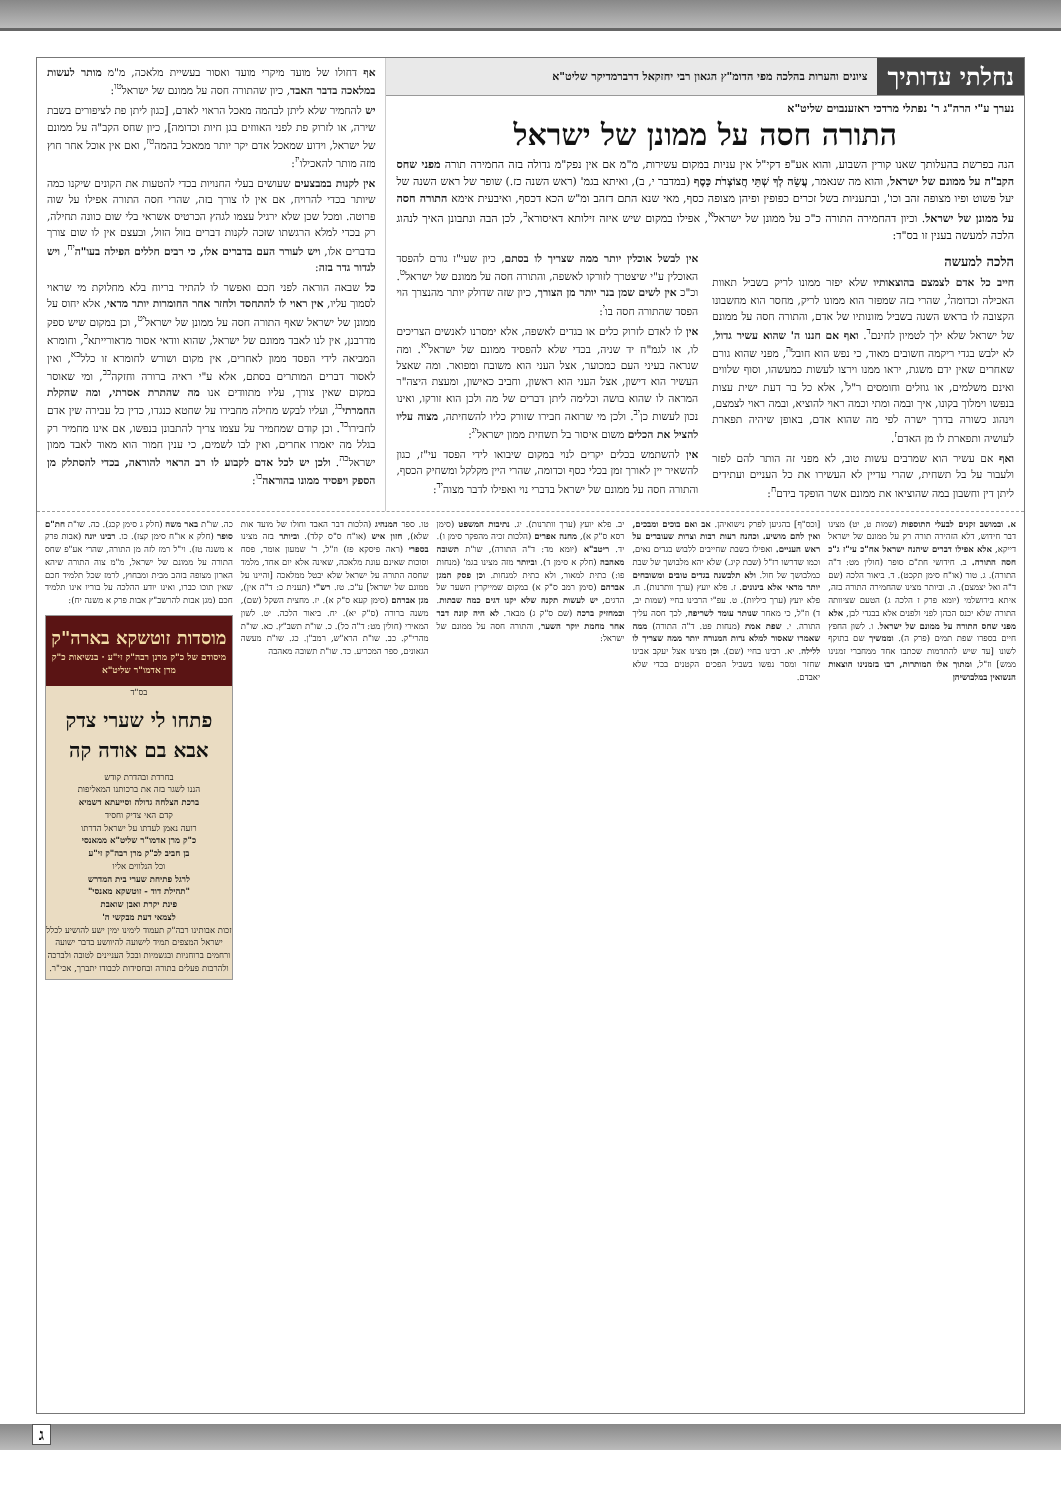נחלתי עדותיך
ציונים והערות בהלכה מפי הדומ"ץ הגאון רבי יחזקאל דרברמדיקר שליט"א
נערך ע"י הרה"ג ר' נפתלי מרדכי ראזענבוים שליט"א
התורה חסה על ממונן של ישראל
הנה בפרשת בהעלותך שאנו קורין השבוע, והוא אע"פ דקי"ל אין עניות במקום עשירות, מ"מ אם אין נפק"מ גדולה בזה החמירה תורה מפני שחס הקב"ה על ממונם של ישראל, והוא מה שנאמר, עֲשֵׂה לְךָ שְׁתֵּי חֲצוֹצְרֹת כָּסֶף (במדבר י, ב), ואיתא בגמ' (ראש השנה כז.) שופר של ראש השנה של יעל פשוט ופיו מצופה זהב וכו', ובתעניות בשל זכרים כפופין ופיהן מצופה כסף, מאי שנא התם דזהב ומ"ש הכא דכסף, ואיבעית אימא התורה חסה על ממונן של ישראל. וכיון דהחמירה התורה כ"כ על ממונן של ישראל<sup>א</sup>, אפילו במקום שיש איזה זילותא דאיסורא<sup>ב</sup>, לכן הבה ונתבונן האיך לנהוג הלכה למעשה בענין זו בס"ד:
הלכה למעשה
חייב כל אדם לצמצם בהוצאותיו שלא יפזר ממונו לריק בשביל תאוות האכילה וכדומה<sup>ג</sup>, שהרי בזה שמפזר הוא ממונו לריק, מחסר הוא מחשבונו הקצובה לו בראש השנה בשביל מזונותיו של אדם, והתורה חסה על ממונם של ישראל שלא ילך לטמיון לחינם<sup>ד</sup>. ואף אם חננו ה' שהוא עשיר גדול, לא ילבש בגדי ריקמה חשובים מאוד, כי נפש הוא חובל<sup>ה</sup>, מפני שהוא גורם שאחרים שאין ידם משגת, יראו ממנו וירצו לעשות כמעשהו, וסוף שלווים ואינם משלמים, או גוזלים וחומסים ר"ל<sup>ו</sup>, אלא כל בר דעת ישית עצות בנפשו וימלוך בקונו, איך ובמה ומתי וכמה ראוי להוציא, ובמה ראוי לצמצם, וינהוג כשורה בדרך ישרה לפי מה שהוא אדם, באופן שיהיה תפארת לעושיה ותפארת לו מן האדם<sup>ז</sup>.
ואף אם עשיר הוא שמרבים עשות טוב, לא מפני זה הותר להם לפזר ולעבור על בל תשחית, שהרי עדיין לא העשירו את כל העניים ועתידים ליתן דין וחשבון במה שהוציאו את ממונם אשר הופקד בידם<sup>ח</sup>:
אין לבשל אוכלין יותר ממה שצריך לו בסתם, כיון שעי"ז גורם להפסד האוכלין ע"י שיצטרך לזורקו לאשפה, והתורה חסה על ממונם של ישראל<sup>ט</sup>. וכ"כ אין לשים שמן בנר יותר מן הצורך, כיון שזה שדולק יותר מהנצרך הוי הפסד שהתורה חסה בו<sup>י</sup>:
אין לו לאדם לזרוק כלים או בגדים לאשפה, אלא ימסרנו לאנשים הצריכים לו, או לגמ"ח יד שניה, בכדי שלא להפסיד ממונם של ישראל<sup>יא</sup>. ומה שנראה בעיני העם כמכוער, אצל העני הוא משובח ומפואר. ומה שאצל העשיר הוא דישון, אצל העני הוא ראשון, וחביב כאישון, ומעצת היצה"ר המראה לו שהוא בושה וכלימה ליתן דברים של מה ולכן הוא זורקו, ואינו נכון לעשות כן<sup>יב</sup>. ולכן מי שרואה חבירו שזורק כליו להשחיתה, מצוה עליו להציל את הכלים משום איסור בל תשחית ממון ישראל<sup>יג</sup>:
אין להשתמש בכלים יקרים לנוי במקום שיבואו לידי הפסד עי"ז, כגון להשאיר יין לאורך זמן בכלי כסף וכדומה, שהרי היין מקלקל ומשחיק הכסף, והתורה חסה על ממונם של ישראל בדברי נוי ואפילו לדבר מצוה<sup>יד</sup>:
אף דחולו של מועד מיקרי מועד ואסור בעשיית מלאכה, מ"מ מותר לעשות במלאכה בדבר האבד, כיון שהתורה חסה על ממונם של ישראל<sup>טו</sup>:
יש להחמיר שלא ליתן לבהמה מאכל הראוי לאדם, [כגון ליתן פת לציפורים בשבת שירה, או לזרוק פת לפני האווזים בגן חיות וכדומה], כיון שחס הקב"ה על ממונם של ישראל, וידוע שמאכל אדם יקר יותר ממאכל בהמה<sup>טז</sup>, ואם אין אוכל אחר חוץ מזה מותר להאכילו<sup>יז</sup>:
אין לקנות במבצעים שעושים בעלי החנויות בכדי להטעות את הקונים שיקנו כמה שיותר בכדי להרויח, אם אין לו צורך בזה, שהרי חסה התורה אפילו על שוה פרוטה. ומכל שכן שלא ירגיל עצמו לגהץ הכרטיס אשראי בלי שום כוונה תחילה, רק בכדי למלא הרגשתו שזכה לקנות דברים בזול הזול, ובעצם אין לו שום צורך בדברים אלו, ויש לעורר העם בדברים אלו, כי רבים חללים הפילה בעו"ה<sup>יח</sup>, ויש לגדור גדר בזה:
כל שבאה הוראה לפני חכם ואפשר לו להתיר בריוח בלא מחלוקת מי שראוי לסמוך עליו, אין ראוי לו להתחסד ולחזר אחר החומרות יותר מדאי, אלא יחוס על ממונן של ישראל שאף התורה חסה על ממונן של ישראל<sup>יט</sup>, וכן במקום שיש ספק מדרבנן, אין לנו לאבד ממונם של ישראל, שהוא וודאי אסור מדאורייתא<sup>כ</sup>, וחומרא המביאה לידי הפסד ממון לאחרים, אין מקום ושורש לחומרא זו כלל<sup>כא</sup>, ואין לאסור דברים המותרים בסתם, אלא ע"י ראיה ברורה וחזקה<sup>כב</sup>, ומי שאוסר במקום שאין צורך, עליו מתוודים אנו מה שהתרת אסרתי, ומה שהקלת החמרתי<sup>כג</sup>, ועליו לבקש מחילה מחבירו על שחטא כנגדו, כדין כל עבירה שין אדם לחבירו<sup>כד</sup>. וכן קודם שמחמיר על עצמו צריך להתבונן בנפשו, אם אינו מחמיר רק בגלל מה יאמרו אחרים, ואין לבו לשמים, כי ענין חמור הוא מאוד לאבד ממון ישראל<sup>כה</sup>. ולכן יש לכל אדם לקבוע לו רב הראוי להוראה, בכדי להסתלק מן הספק ויפסיד ממונו בהוראה<sup>כו</sup>:
א. ובמושב זקנים לבעלי התוספות (שמות ט, יט) מצינו דבר חידוש, דלא הזהירה תורה רק על ממונם של ישראל דייקא, אלא אפילו דברים שיהנה ישראל אח"כ עי"ז ג"כ חסה התורה. ב. חידושי חת"ם סופר (חולין מט: ד"ה התורה). ג. טור (או"ח סימן תקכט). ד. ביאור הלכה (שם ד"ה ואל יצמצם). ה. וביותר מצינו שהחמירה התורה בזה, איתא בירושלמי (יומא פרק ז הלכה ג) הטעם שציוותה התורה שלא יכנס הכהן לפני ולפנים אלא בבגדי לבן, אלא מפני שחס התורה על ממונם של ישראל. ו. לשון החפץ חיים בספרו שפת תמים (פרק ה). וממשיך שם בתוקף לשונו [עד שיש להתדמות שכתבו אחד ממחברי זמנינו ממש] וז"ל, ומתוך אלו המותרות, רבו בזמנינו הוצאות הנשואין במלבושיהן
[וכס"ף] בהגיען לפרק נישואיהן. אב ואם בוכים ומבכים, ואין להם מושיע. וכהנה רעות רבות וצרות שעוברים על ראש העניים. ואפילו בשבת שחייבים ללבוש בגדים נאים, וכמו שדרשו רז"ל (שבת קיג.) שלא יהא מלבושך של שבת כמלבושך של חול. ולא תלבשנה בגדים טובים ומשובחים יותר מדאי אלא בינונים. ז. פלא יועץ (ערך וותרנות). ח. פלא יועץ (ערך כיליות). ט. עפ"י הרבינו בחיי (שמות יב, ד) וז"ל, כי מאחר שנותר עומד לשריפה, לכך חסה עליך התורה. י. שפת אמת (מנחות פט. ד"ה התורה) ממה שאמרו שאסור למלא נרות המנורה יותר ממה שצריך לו ללילה. יא. רבינו בחיי (שם). וכן מצינו אצל יעקב אבינו שחזר ומסר נפשו בשביל הפכים הקטנים בכדי שלא יאבדם.
יב. פלא יועץ (ערך וותרנות). יג. נתיבות המשפט (סימן רסא ס"ק א), מחנה אפרים (הלכות זכיה מהפקר סימן ו). יד. ריטב"א (יומא מד: ד"ה התורה), שו"ת תשובה מאהבה (חלק א סימן ד). וביותר מזה מצינו בגמ' (מנחות פו:) כתית למאור, ולא כתית למנחות. וכן פסק המגן אברהם (סימן רמב ס"ק א) במקום שמייקרין השער של הדגים, יש לעשות תקנה שלא יקנו דגים כמה שבתות. ובמחזיק ברכה (שם ס"ק ג) מבאר. לא היה קונה דבר אחר מחמת יוקר השער, והתורה חסה על ממונם של ישראל:
טו. ספר המנהיג (הלכות דבר האבד וחולו של מועד אות שלא), חזון איש (או"ח ס"ס קלד). וביותר בזה מצינו בספרי (ראה פיסקא פז) וז"ל, ר' שמעון אומר, פסח וסוכות שאינם עונת מלאכה, שאינה אלא יום אחד, מלמד שחסה התורה על ישראל שלא יבטל ממלאכה [והיינו על ממונם של ישראל] ע"כ. טז. רש"י (תענית כ: ד"ה אין), מגן אברהם (סימן קעא ס"ק א). יז. מחצית השקל (שם), משנה ברורה (ס"ק יא). יח. ביאור הלכה. יט. לשון המאירי (חולין מט: ד"ה כל). כ. שו"ת תשב"ץ. כא. שו"ת מהרי"ק. כב. שו"ת הרא"ש, רמב"ן. כג. שו"ת מעשה הגאונים, ספר המכריע. כד. שו"ת תשובה מאהבה
כה. שו"ת באר משה (חלק ג סימן קכג). כה. שו"ת חת"ם סופר (חלק א או"ח סימן קצז). כו. רבינו יונה (אבות פרק א משנה טז). וי"ל רמז לזה מן התורה, שהרי אע"פ שחס התורה על ממונם של ישראל, מ"מ צוה התורה שיהא הארון מצופה בזהב מבית ומבחוץ, לרמז שכל תלמיד חכם שאין תוכו כברו, ואינו יודע ההלכה על בוריו אינו תלמיד חכם (מגן אבות להרשב"ץ אבות פרק א משנה יח):
מוסדות זוטשקא בארה"ק
מיסודם של כ"ק מרנן רבה"ק זי"ע · בנשיאות כ"ק מרן אדמו"ר שליט"א
בס"ד
פתחו לי שערי צדק
אבא בם אודה קה
בחרדת ובהדרת קודש
הננו לשגר בזה את ברכותנו המאליפות
ברכת הצלחה גדולה וסייעתא דשמיא
קדם האי צדיק וחסיד
רועה נאמן לעדתו על ישראל הדרתו
כ"ק מרן אדמו"ר שליט"א ממאנסי
בן חביב לכ"ק מרן רבה"ק זי"ע
וכל הנלווים אליו
לרגל פתיחת שערי בית המדרש
"תהילת דוד - זוטשקא מאנסי"
פינת יקרת ואבן שואבת
לצמאי דעת מבקשי ה'
זכות אבותינו רבה"ק תעמוד לימינו ימין ישע להושיע לכלל ישראל המצפים תמיד לישועה להיוושע בדבר ישועה ורחמים ברוחניות ובגשמיות ובכל העניינים לטובה ולברכה ולהרבות פעלים בתורה ובחסידות לכבודו יתברך, אכי"ר.
ג